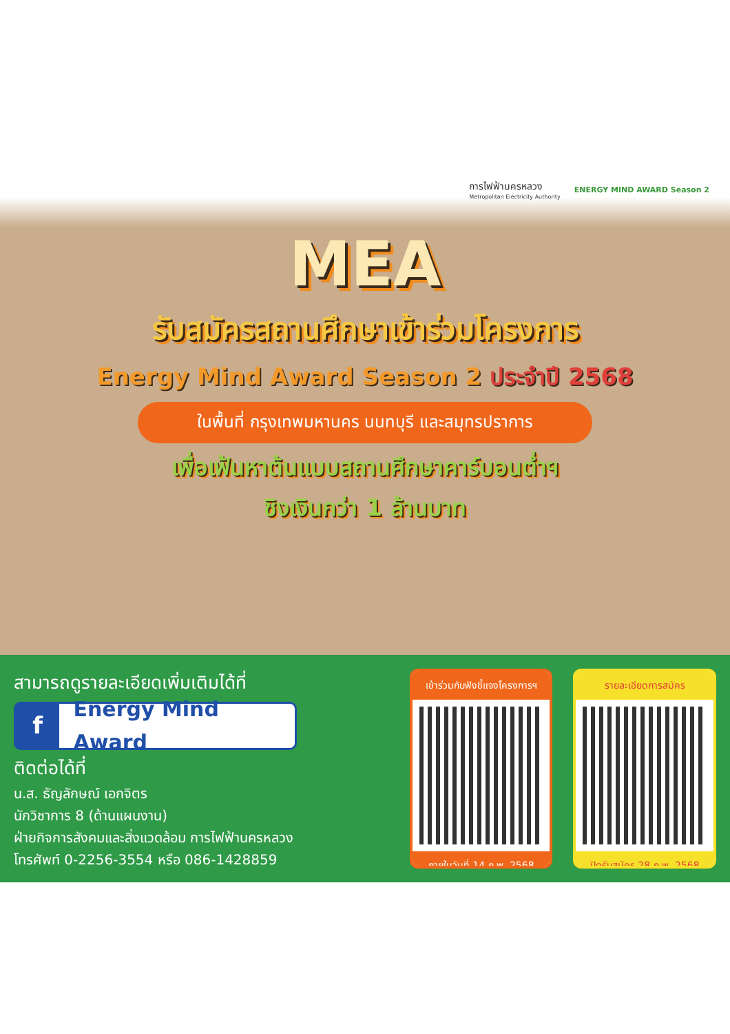การไฟฟ้านครหลวง
Metropolitan Electricity Authority
ENERGY MIND AWARD Season 2
MEA
รับสมัครสถานศึกษาเข้าร่วมโครงการ
Energy Mind Award Season 2 ประจำปี 2568
ในพื้นที่ กรุงเทพมหานคร นนทบุรี และสมุทรปราการ
เพื่อเฟ้นหาต้นแบบสถานศึกษาคาร์บอนต่ำฯ
ชิงเงินกว่า 1 ล้านบาท
สามารถดูรายละเอียดเพิ่มเติมได้ที่
f Energy Mind Award
ติดต่อได้ที่
น.ส. ธัญลักษณ์ เอกจิตร
นักวิชาการ 8 (ด้านแผนงาน)
ฝ่ายกิจการสังคมและสิ่งแวดล้อม การไฟฟ้านครหลวง
โทรศัพท์ 0-2256-3554 หรือ 086-1428859
เข้าร่วมกับฟังชี้แจงโครงการฯ
ภายในวันที่ 14 ก.พ. 2568
รายละเอียดการสมัคร
ปิดรับสมัคร 28 ก.พ. 2568